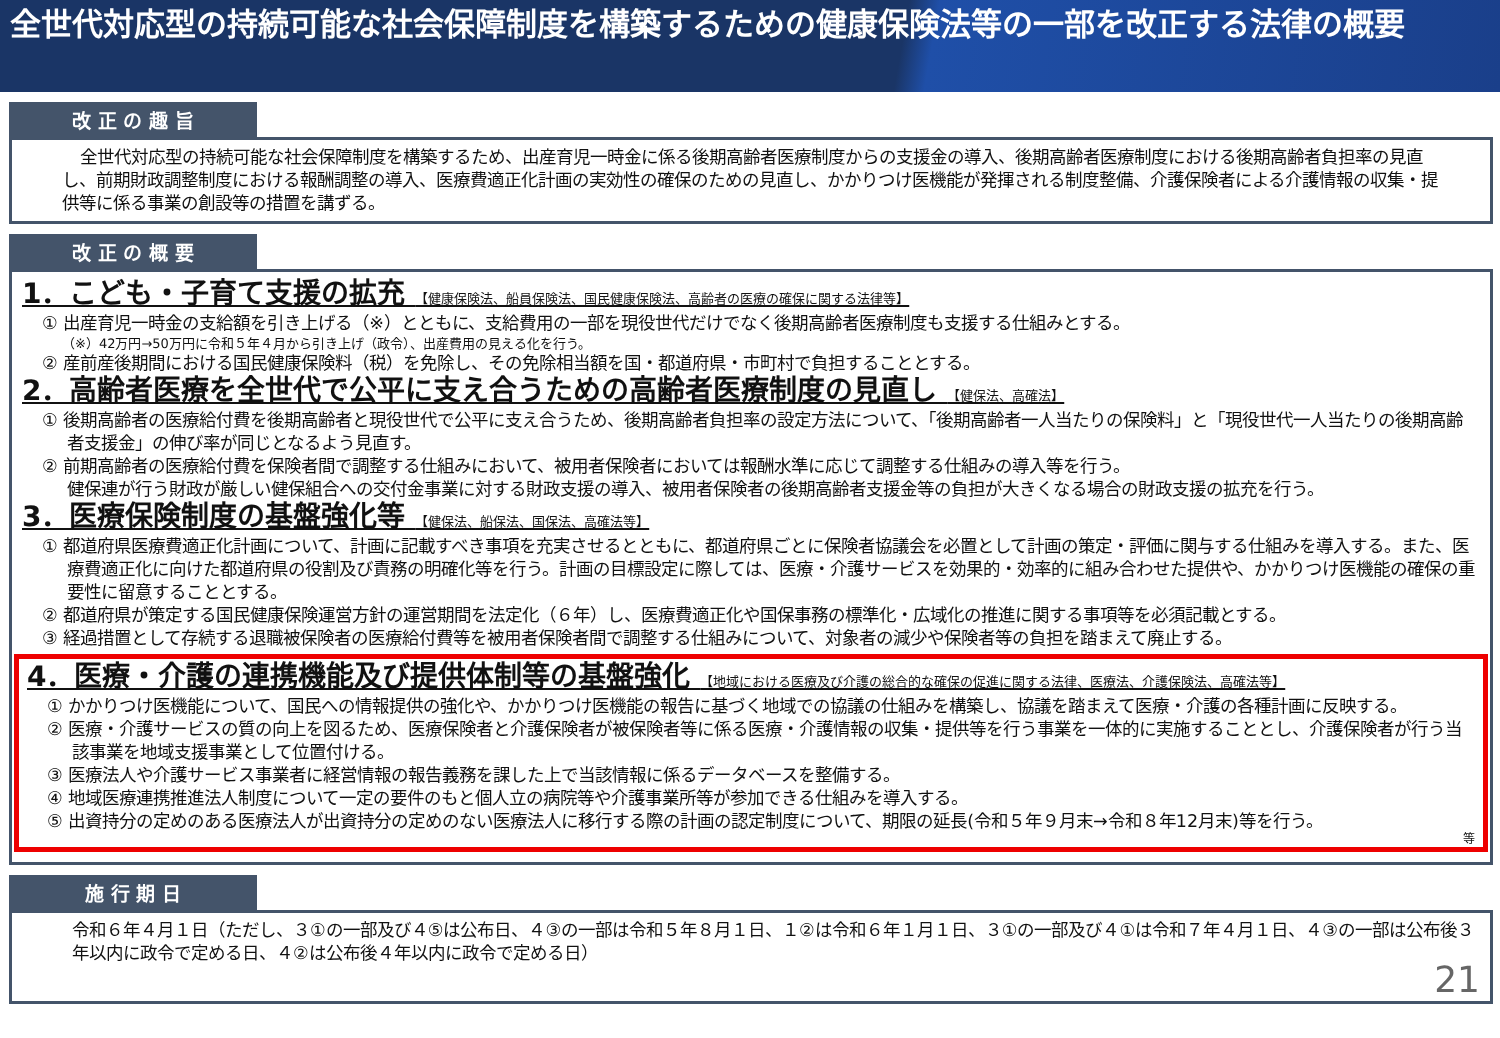全世代対応型の持続可能な社会保障制度を構築するための健康保険法等の一部を改正する法律の概要
改 正 の 趣 旨
全世代対応型の持続可能な社会保障制度を構築するため、出産育児一時金に係る後期高齢者医療制度からの支援金の導入、後期高齢者医療制度における後期高齢者負担率の見直し、前期財政調整制度における報酬調整の導入、医療費適正化計画の実効性の確保のための見直し、かかりつけ医機能が発揮される制度整備、介護保険者による介護情報の収集・提供等に係る事業の創設等の措置を講ずる。
改 正 の 概 要
1．こども・子育て支援の拡充 【健康保険法、船員保険法、国民健康保険法、高齢者の医療の確保に関する法律等】
① 出産育児一時金の支給額を引き上げる（※）とともに、支給費用の一部を現役世代だけでなく後期高齢者医療制度も支援する仕組みとする。
（※）42万円→50万円に令和５年４月から引き上げ（政令）、出産費用の見える化を行う。
② 産前産後期間における国民健康保険料（税）を免除し、その免除相当額を国・都道府県・市町村で負担することとする。
2．高齢者医療を全世代で公平に支え合うための高齢者医療制度の見直し 【健保法、高確法】
① 後期高齢者の医療給付費を後期高齢者と現役世代で公平に支え合うため、後期高齢者負担率の設定方法について、「後期高齢者一人当たりの保険料」と「現役世代一人当たりの後期高齢者支援金」の伸び率が同じとなるよう見直す。
② 前期高齢者の医療給付費を保険者間で調整する仕組みにおいて、被用者保険者においては報酬水準に応じて調整する仕組みの導入等を行う。
健保連が行う財政が厳しい健保組合への交付金事業に対する財政支援の導入、被用者保険者の後期高齢者支援金等の負担が大きくなる場合の財政支援の拡充を行う。
3．医療保険制度の基盤強化等 【健保法、船保法、国保法、高確法等】
① 都道府県医療費適正化計画について、計画に記載すべき事項を充実させるとともに、都道府県ごとに保険者協議会を必置として計画の策定・評価に関与する仕組みを導入する。また、医療費適正化に向けた都道府県の役割及び責務の明確化等を行う。計画の目標設定に際しては、医療・介護サービスを効果的・効率的に組み合わせた提供や、かかりつけ医機能の確保の重要性に留意することとする。
② 都道府県が策定する国民健康保険運営方針の運営期間を法定化（６年）し、医療費適正化や国保事務の標準化・広域化の推進に関する事項等を必須記載とする。
③ 経過措置として存続する退職被保険者の医療給付費等を被用者保険者間で調整する仕組みについて、対象者の減少や保険者等の負担を踏まえて廃止する。
4．医療・介護の連携機能及び提供体制等の基盤強化 【地域における医療及び介護の総合的な確保の促進に関する法律、医療法、介護保険法、高確法等】
① かかりつけ医機能について、国民への情報提供の強化や、かかりつけ医機能の報告に基づく地域での協議の仕組みを構築し、協議を踏まえて医療・介護の各種計画に反映する。
② 医療・介護サービスの質の向上を図るため、医療保険者と介護保険者が被保険者等に係る医療・介護情報の収集・提供等を行う事業を一体的に実施することとし、介護保険者が行う当該事業を地域支援事業として位置付ける。
③ 医療法人や介護サービス事業者に経営情報の報告義務を課した上で当該情報に係るデータベースを整備する。
④ 地域医療連携推進法人制度について一定の要件のもと個人立の病院等や介護事業所等が参加できる仕組みを導入する。
⑤ 出資持分の定めのある医療法人が出資持分の定めのない医療法人に移行する際の計画の認定制度について、期限の延長(令和５年９月末→令和８年12月末)等を行う。
等
施 行 期 日
令和６年４月１日（ただし、３①の一部及び４⑤は公布日、４③の一部は令和５年８月１日、１②は令和６年１月１日、３①の一部及び４①は令和７年４月１日、４③の一部は公布後３年以内に政令で定める日、４②は公布後４年以内に政令で定める日）
21